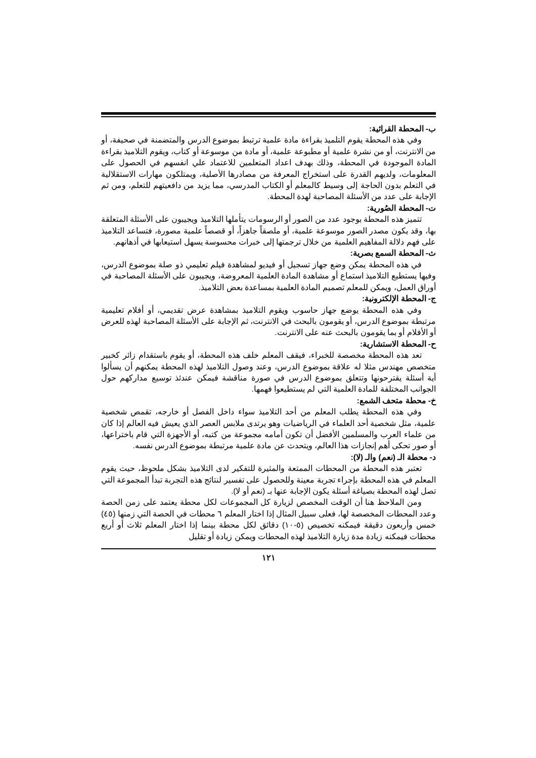ب- المحطة القرائية:
وفي هذه المحطة يقوم التلميذ بقراءة مادة علمية ترتبط بموضوع الدرس والمتضمنة في صحيفة، أو من الانترنت، أو من نشرة علمية أو مطبوعة علمية، أو مادة من موسوعة أو كتاب، ويقوم التلاميذ بقراءة المادة الموجودة في المحطة، وذلك بهدف اعداد المتعلمين للاعتماد علي انفسهم في الحصول على المعلومات، ولديهم القدرة على استخراج المعرفة من مصادرها الأصلية، ويمتلكون مهارات الاستقلالية في التعلم بدون الحاجة إلى وسيط كالمعلم أو الكتاب المدرسي، مما يزيد من دافعيتهم للتعلم، ومن ثم الإجابة على عدد من الأسئلة المصاحبة لهدة المحطة.
ت- المحطة الصُورية:
تتميز هذه المحطة بوجود عدد من الصور أو الرسومات يتأملها التلاميذ ويجيبون على الأسئلة المتعلقة بها، وقد يكون مصدر الصور موسوعة علمية، أو ملصقاً جاهزاً، أو قصصاً علمية مصورة، فتساعد التلاميذ على فهم دلالة المفاهيم العلمية من خلال ترجمتها إلى خبرات محسوسة يسهل استيعابها في أذهانهم.
ث- المحطة السمع بصرية:
في هذه المحطة يمكن وضع جهاز تسجيل أو فيديو لمشاهدة فيلم تعليمي ذو صلة بموضوع الدرس، وفيها يستطيع التلاميذ استماع أو مشاهدة المادة العلمية المعروضة، ويجيبون على الأسئلة المصاحبة في أوراق العمل، ويمكن للمعلم تصميم المادة العلمية بمساعدة بعض التلاميذ.
ج- المحطة الإلكترونية:
وفي هذه المحطة يوضع جهاز حاسوب ويقوم التلاميذ بمشاهدة عرض تقديمي، أو أفلام تعليمية مرتبطة بموضوع الدرس، أو يقومون بالبحث في الانترنت، ثم الإجابة على الأسئلة المصاحبة لهذه للعرض أو الأفلام أو بما يقومون بالبحث عنه على الانترنت.
ح- المحطة الاستشارية:
تعد هذه المحطة مخصصة للخبراء، فيقف المعلم خلف هذه المحطة، أو يقوم باستقدام زائر كخبير متخصص مهندس مثلا له علاقة بموضوع الدرس، وعند وصول التلاميذ لهذه المحطة يمكنهم أن يسألوا أية أسئلة يقترحونها وتتعلق بموضوع الدرس في صورة مناقشة فيمكن عندئذ توسيع مداركهم حول الجوانب المختلفة للمادة العلمية التي لم يستطيعوا فهمها.
خ- محطة متحف الشمع:
وفي هذه المحطة يطلب المعلم من أحد التلاميذ سواء داخل الفصل أو خارجه، تقمص شخصية علمية، مثل شخصية أحد العلماء في الرياضيات وهو يرتدى ملابس العصر الذي يعيش فيه العالم إذا كان من علماء العرب والمسلمين الأفضل أن تكون أمامه مجموعة من كتبه، أو الأجهزة التي قام باختراعها، أو صور تحكى أهم إنجازات هذا العالم، ويتحدث عن مادة علمية مرتبطة بموضوع الدرس نفسه.
د- محطة الـ (نعم) والـ (لا):
تعتبر هذه المحطة من المحطات الممتعة والمثيرة للتفكير لدى التلاميذ بشكل ملحوظ، حيث يقوم المعلم في هذه المحطة بإجراء تجربة معينة وللحصول على تفسير لنتائج هذه التجربة تبدأ المجموعة التي تصل لهذه المحطة بصياغة أسئلة يكون الإجابة عنها بـ (نعم أو لا).
ومن الملاحظ هنا أن الوقت المخصص لزيارة كل المجموعات لكل محطة يعتمد على زمن الحصة وعدد المحطات المخصصة لها، فعلى سبيل المثال إذا اختار المعلم ٦ محطات في الحصة التي زمنها (٤٥) خمس وأربعون دقيقة فيمكنه تخصيص (٥-١٠) دقائق لكل محطة بينما إذا اختار المعلم ثلاث أو أربع محطات فيمكنه زيادة مدة زيارة التلاميذ لهذه المحطات ويمكن زيادة أو تقليل
١٢١